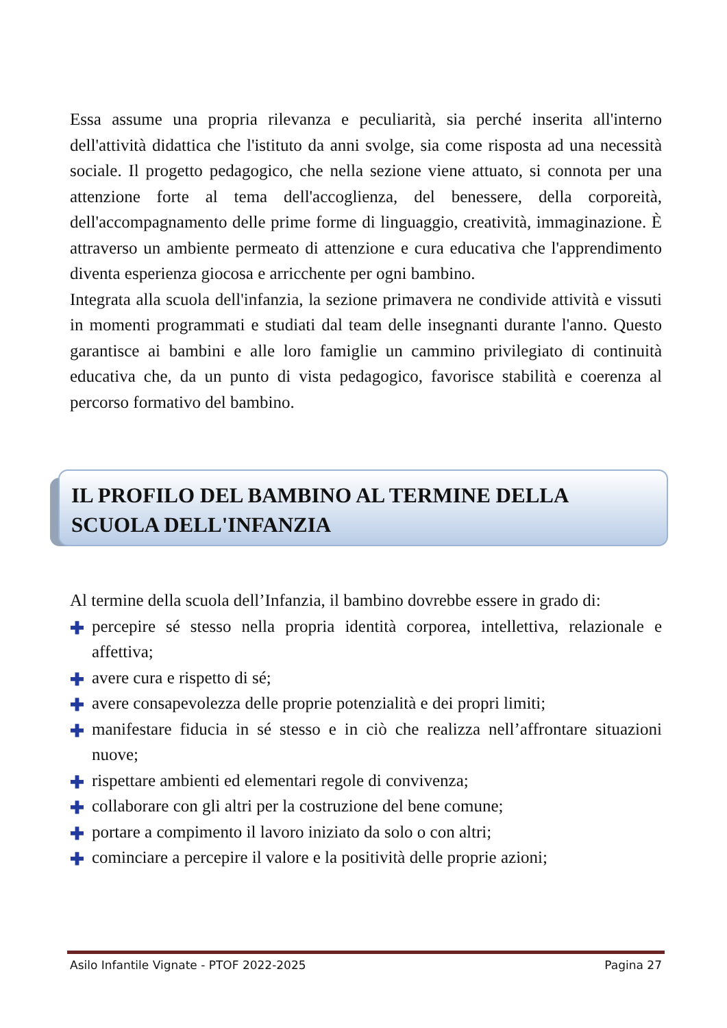Essa assume una propria rilevanza e peculiarità, sia perché inserita all'interno dell'attività didattica che l'istituto da anni svolge, sia come risposta ad una necessità sociale. Il progetto pedagogico, che nella sezione viene attuato, si connota per una attenzione forte al tema dell'accoglienza, del benessere, della corporeità, dell'accompagnamento delle prime forme di linguaggio, creatività, immaginazione. È attraverso un ambiente permeato di attenzione e cura educativa che l'apprendimento diventa esperienza giocosa e arricchente per ogni bambino.
Integrata alla scuola dell'infanzia, la sezione primavera ne condivide attività e vissuti in momenti programmati e studiati dal team delle insegnanti durante l'anno. Questo garantisce ai bambini e alle loro famiglie un cammino privilegiato di continuità educativa che, da un punto di vista pedagogico, favorisce stabilità e coerenza al percorso formativo del bambino.
IL PROFILO DEL BAMBINO AL TERMINE DELLA SCUOLA DELL'INFANZIA
Al termine della scuola dell’Infanzia, il bambino dovrebbe essere in grado di:
✚ percepire sé stesso nella propria identità corporea, intellettiva, relazionale e affettiva;
✚ avere cura e rispetto di sé;
✚ avere consapevolezza delle proprie potenzialità e dei propri limiti;
✚ manifestare fiducia in sé stesso e in ciò che realizza nell’affrontare situazioni nuove;
✚ rispettare ambienti ed elementari regole di convivenza;
✚ collaborare con gli altri per la costruzione del bene comune;
✚ portare a compimento il lavoro iniziato da solo o con altri;
✚ cominciare a percepire il valore e la positività delle proprie azioni;
Asilo Infantile Vignate - PTOF 2022-2025 Pagina 27